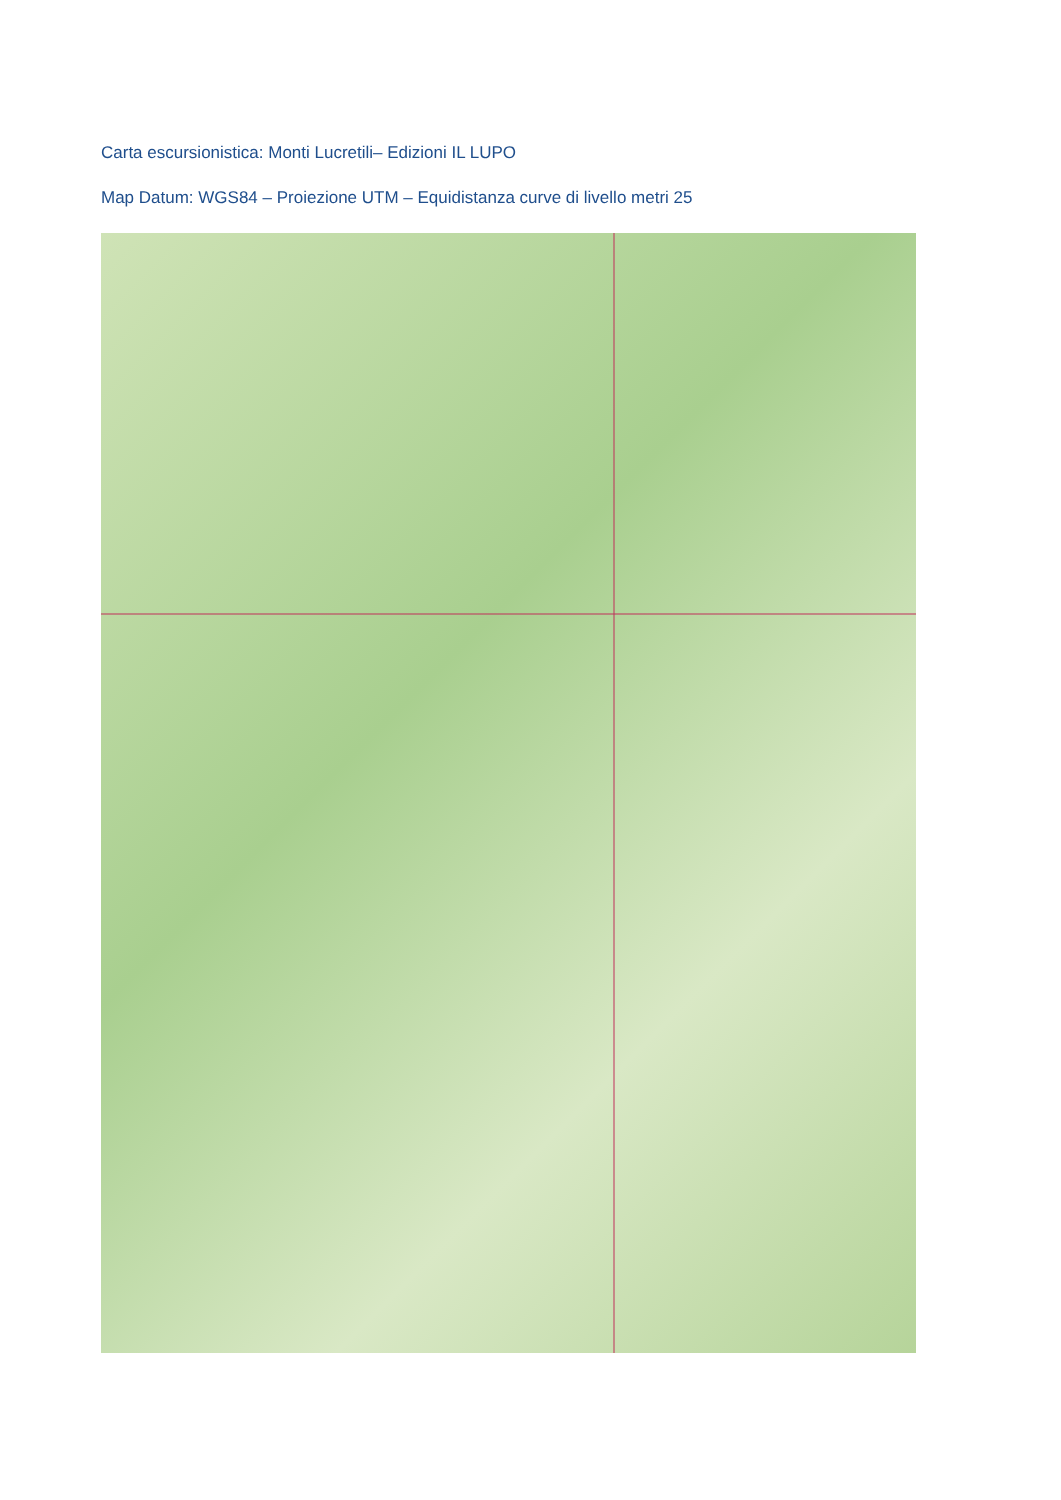Carta escursionistica: Monti Lucretili– Edizioni IL LUPO
Map Datum: WGS84 – Proiezione UTM – Equidistanza curve di livello metri 25